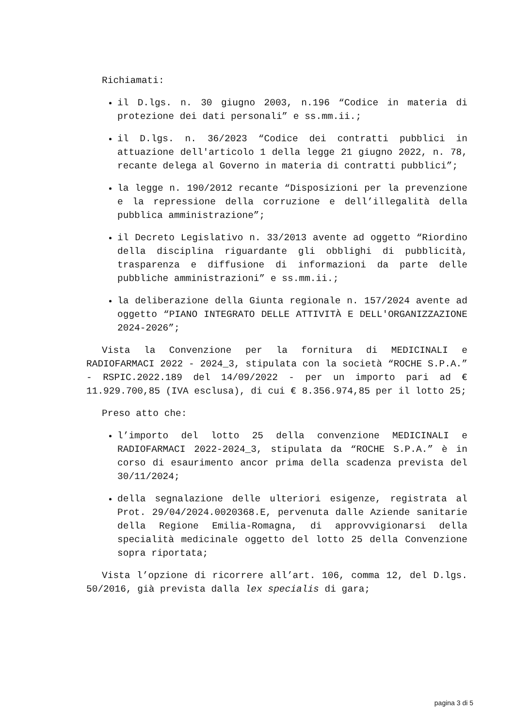Richiamati:
il D.lgs. n. 30 giugno 2003, n.196 “Codice in materia di protezione dei dati personali” e ss.mm.ii.;
il D.lgs. n. 36/2023 “Codice dei contratti pubblici in attuazione dell'articolo 1 della legge 21 giugno 2022, n. 78, recante delega al Governo in materia di contratti pubblici”;
la legge n. 190/2012 recante “Disposizioni per la prevenzione e la repressione della corruzione e dell’illegalità della pubblica amministrazione”;
il Decreto Legislativo n. 33/2013 avente ad oggetto “Riordino della disciplina riguardante gli obblighi di pubblicità, trasparenza e diffusione di informazioni da parte delle pubbliche amministrazioni” e ss.mm.ii.;
la deliberazione della Giunta regionale n. 157/2024 avente ad oggetto “PIANO INTEGRATO DELLE ATTIVITÀ E DELL'ORGANIZZAZIONE 2024-2026”;
Vista la Convenzione per la fornitura di MEDICINALI e RADIOFARMACI 2022 - 2024_3, stipulata con la società “ROCHE S.P.A.” - RSPIC.2022.189 del 14/09/2022 - per un importo pari ad € 11.929.700,85 (IVA esclusa), di cui € 8.356.974,85 per il lotto 25;
Preso atto che:
l’importo del lotto 25 della convenzione MEDICINALI e RADIOFARMACI 2022-2024_3, stipulata da “ROCHE S.P.A.” è in corso di esaurimento ancor prima della scadenza prevista del 30/11/2024;
della segnalazione delle ulteriori esigenze, registrata al Prot. 29/04/2024.0020368.E, pervenuta dalle Aziende sanitarie della Regione Emilia-Romagna, di approvvigionarsi della specialità medicinale oggetto del lotto 25 della Convenzione sopra riportata;
Vista l’opzione di ricorrere all’art. 106, comma 12, del D.lgs. 50/2016, già prevista dalla lex specialis di gara;
pagina 3 di 5